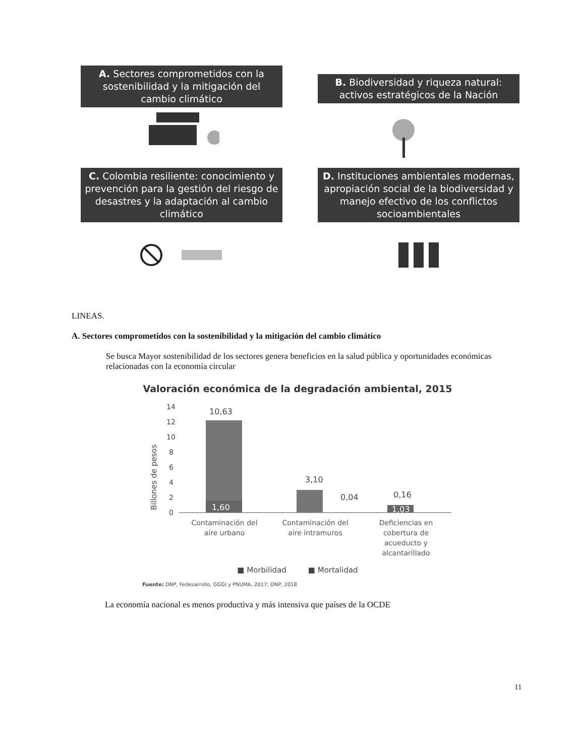A. Sectores comprometidos con la sostenibilidad y la mitigación del cambio climático
B. Biodiversidad y riqueza natural: activos estratégicos de la Nación
C. Colombia resiliente: conocimiento y prevención para la gestión del riesgo de desastres y la adaptación al cambio climático
D. Instituciones ambientales modernas, apropiación social de la biodiversidad y manejo efectivo de los conflictos socioambientales
LINEAS.
A. Sectores comprometidos con la sostenibilidad y la mitigación del cambio climático
Se busca Mayor sostenibilidad de los sectores genera beneficios en la salud pública y oportunidades económicas relacionadas con la economía circular
Valoración económica de la degradación ambiental, 2015
Billones de pesos
14
12
10
8
6
4
2
0
10,63
1,60
3,10
0,04
0,16
1,03
Contaminación del
aire urbano
Contaminación del
aire intramuros
Deficiencias en
cobertura de
acueducto y
alcantarillado
■ Morbilidad ■ Mortalidad
Fuente: DNP, Fedesarrollo, GGGI y PNUMA, 2017; DNP, 2018
La economía nacional es menos productiva y más intensiva que países de la OCDE
11